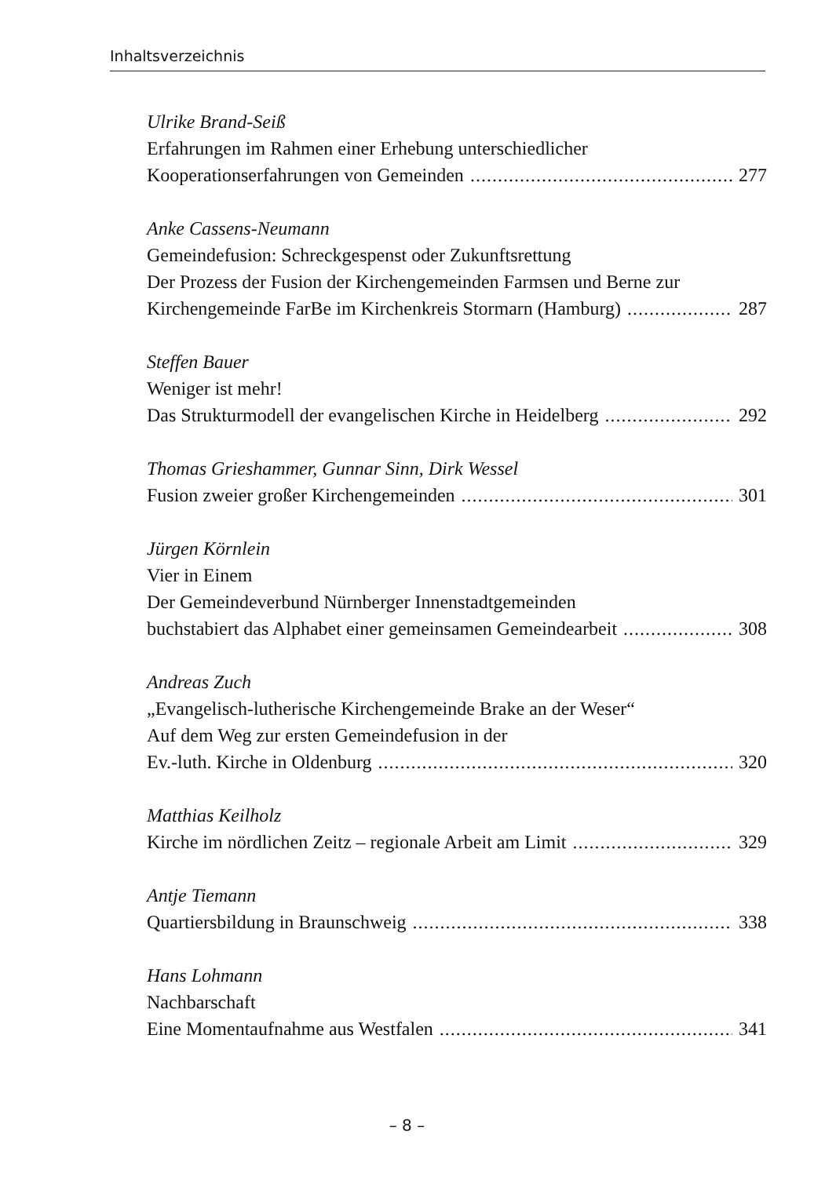Inhaltsverzeichnis
Ulrike Brand-Seiß
Erfahrungen im Rahmen einer Erhebung unterschiedlicher
Kooperationserfahrungen von Gemeinden 277
Anke Cassens-Neumann
Gemeindefusion: Schreckgespenst oder Zukunftsrettung
Der Prozess der Fusion der Kirchengemeinden Farmsen und Berne zur
Kirchengemeinde FarBe im Kirchenkreis Stormarn (Hamburg) 287
Steffen Bauer
Weniger ist mehr!
Das Strukturmodell der evangelischen Kirche in Heidelberg 292
Thomas Grieshammer, Gunnar Sinn, Dirk Wessel
Fusion zweier großer Kirchengemeinden 301
Jürgen Körnlein
Vier in Einem
Der Gemeindeverbund Nürnberger Innenstadtgemeinden
buchstabiert das Alphabet einer gemeinsamen Gemeindearbeit 308
Andreas Zuch
„Evangelisch-lutherische Kirchengemeinde Brake an der Weser“
Auf dem Weg zur ersten Gemeindefusion in der
Ev.-luth. Kirche in Oldenburg 320
Matthias Keilholz
Kirche im nördlichen Zeitz – regionale Arbeit am Limit 329
Antje Tiemann
Quartiersbildung in Braunschweig 338
Hans Lohmann
Nachbarschaft
Eine Momentaufnahme aus Westfalen 341
– 8 –